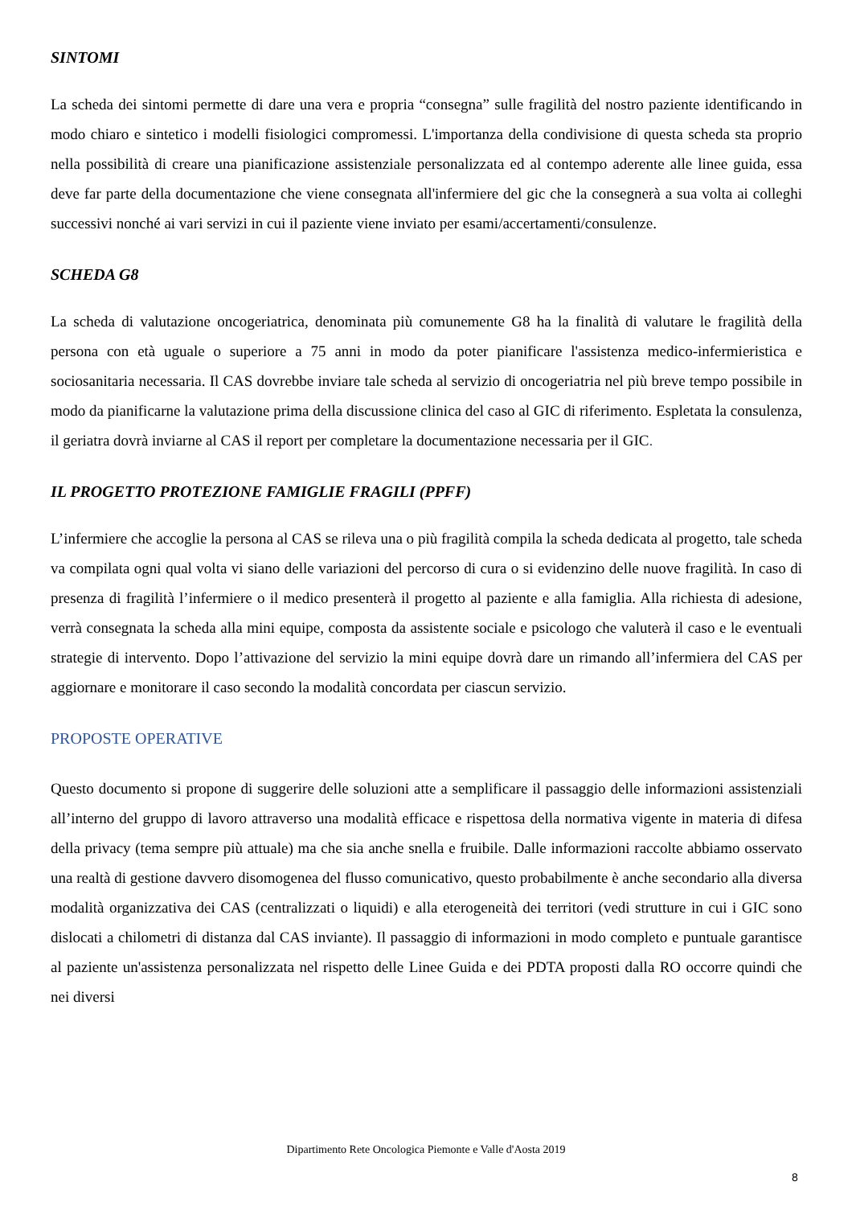SINTOMI
La scheda dei sintomi permette di dare una vera e propria “consegna” sulle fragilità del nostro paziente identificando in modo chiaro e sintetico i modelli fisiologici compromessi. L'importanza della condivisione di questa scheda sta proprio nella possibilità di creare una pianificazione assistenziale personalizzata ed al contempo aderente alle linee guida, essa deve far parte della documentazione che viene consegnata all'infermiere del gic che la consegnerà a sua volta ai colleghi successivi nonché ai vari servizi in cui il paziente viene inviato per esami/accertamenti/consulenze.
SCHEDA G8
La scheda di valutazione oncogeriatrica, denominata più comunemente G8 ha la finalità di valutare le fragilità della persona con età uguale o superiore a 75 anni in modo da poter pianificare l'assistenza medico-infermieristica e sociosanitaria necessaria. Il CAS dovrebbe inviare tale scheda al servizio di oncogeriatria nel più breve tempo possibile in modo da pianificarne la valutazione prima della discussione clinica del caso al GIC di riferimento. Espletata la consulenza, il geriatra dovrà inviarne al CAS il report per completare la documentazione necessaria per il GIC.
IL PROGETTO PROTEZIONE FAMIGLIE FRAGILI (PPFF)
L’infermiere che accoglie la persona al CAS se rileva una o più fragilità compila la scheda dedicata al progetto, tale scheda va compilata ogni qual volta vi siano delle variazioni del percorso di cura o si evidenzino delle nuove fragilità. In caso di presenza di fragilità l’infermiere o il medico presenterà il progetto al paziente e alla famiglia. Alla richiesta di adesione, verrà consegnata la scheda alla mini equipe, composta da assistente sociale e psicologo che valuterà il caso e le eventuali strategie di intervento. Dopo l’attivazione del servizio la mini equipe dovrà dare un rimando all’infermiera del CAS per aggiornare e monitorare il caso secondo la modalità concordata per ciascun servizio.
PROPOSTE OPERATIVE
Questo documento si propone di suggerire delle soluzioni atte a semplificare il passaggio delle informazioni assistenziali all’interno del gruppo di lavoro attraverso una modalità efficace e rispettosa della normativa vigente in materia di difesa della privacy (tema sempre più attuale) ma che sia anche snella e fruibile. Dalle informazioni raccolte abbiamo osservato una realtà di gestione davvero disomogenea del flusso comunicativo, questo probabilmente è anche secondario alla diversa modalità organizzativa dei CAS (centralizzati o liquidi) e alla eterogeneità dei territori (vedi strutture in cui i GIC sono dislocati a chilometri di distanza dal CAS inviante). Il passaggio di informazioni in modo completo e puntuale garantisce al paziente un'assistenza personalizzata nel rispetto delle Linee Guida e dei PDTA proposti dalla RO occorre quindi che nei diversi
Dipartimento Rete Oncologica Piemonte e Valle d'Aosta 2019
8